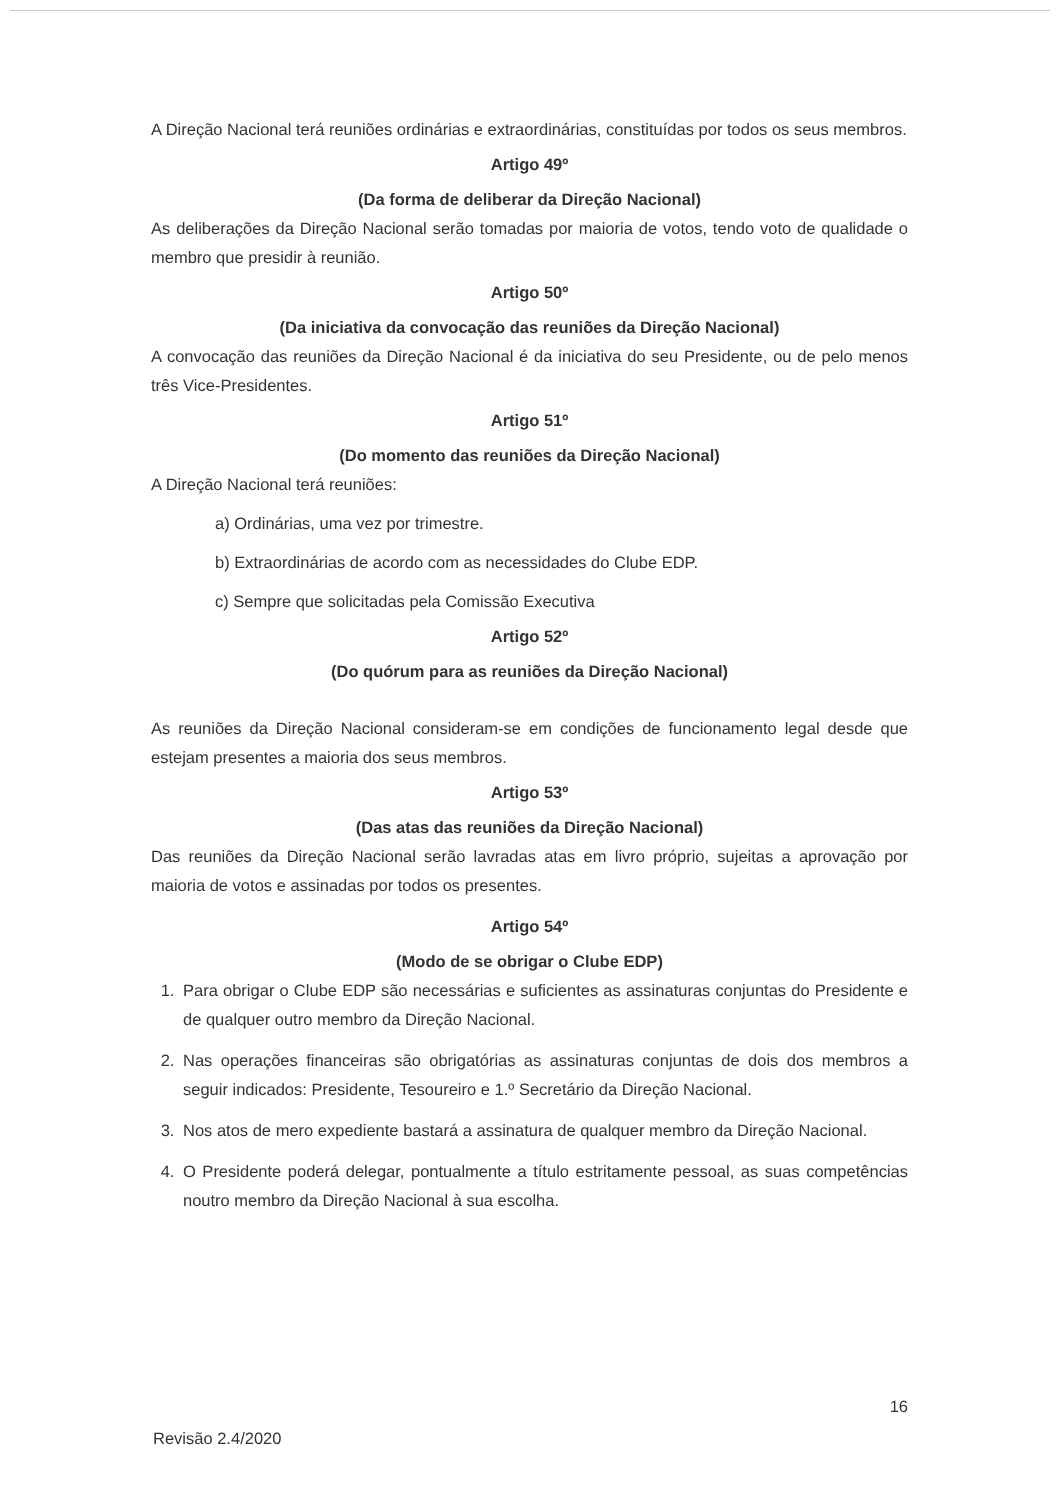A Direção Nacional terá reuniões ordinárias e extraordinárias, constituídas por todos os seus membros.
Artigo 49º
(Da forma de deliberar da Direção Nacional)
As deliberações da Direção Nacional serão tomadas por maioria de votos, tendo voto de qualidade o membro que presidir à reunião.
Artigo 50º
(Da iniciativa da convocação das reuniões da Direção Nacional)
A convocação das reuniões da Direção Nacional é da iniciativa do seu Presidente, ou de pelo menos três Vice-Presidentes.
Artigo 51º
(Do momento das reuniões da Direção Nacional)
A Direção Nacional terá reuniões:
a) Ordinárias, uma vez por trimestre.
b) Extraordinárias de acordo com as necessidades do Clube EDP.
c) Sempre que solicitadas pela Comissão Executiva
Artigo 52º
(Do quórum para as reuniões da Direção Nacional)
As reuniões da Direção Nacional consideram-se em condições de funcionamento legal desde que estejam presentes a maioria dos seus membros.
Artigo 53º
(Das atas das reuniões da Direção Nacional)
Das reuniões da Direção Nacional serão lavradas atas em livro próprio, sujeitas a aprovação por maioria de votos e assinadas por todos os presentes.
Artigo 54º
(Modo de se obrigar o Clube EDP)
1. Para obrigar o Clube EDP são necessárias e suficientes as assinaturas conjuntas do Presidente e de qualquer outro membro da Direção Nacional.
2. Nas operações financeiras são obrigatórias as assinaturas conjuntas de dois dos membros a seguir indicados: Presidente, Tesoureiro e 1.º Secretário da Direção Nacional.
3. Nos atos de mero expediente bastará a assinatura de qualquer membro da Direção Nacional.
4. O Presidente poderá delegar, pontualmente a título estritamente pessoal, as suas competências noutro membro da Direção Nacional à sua escolha.
16
Revisão 2.4/2020